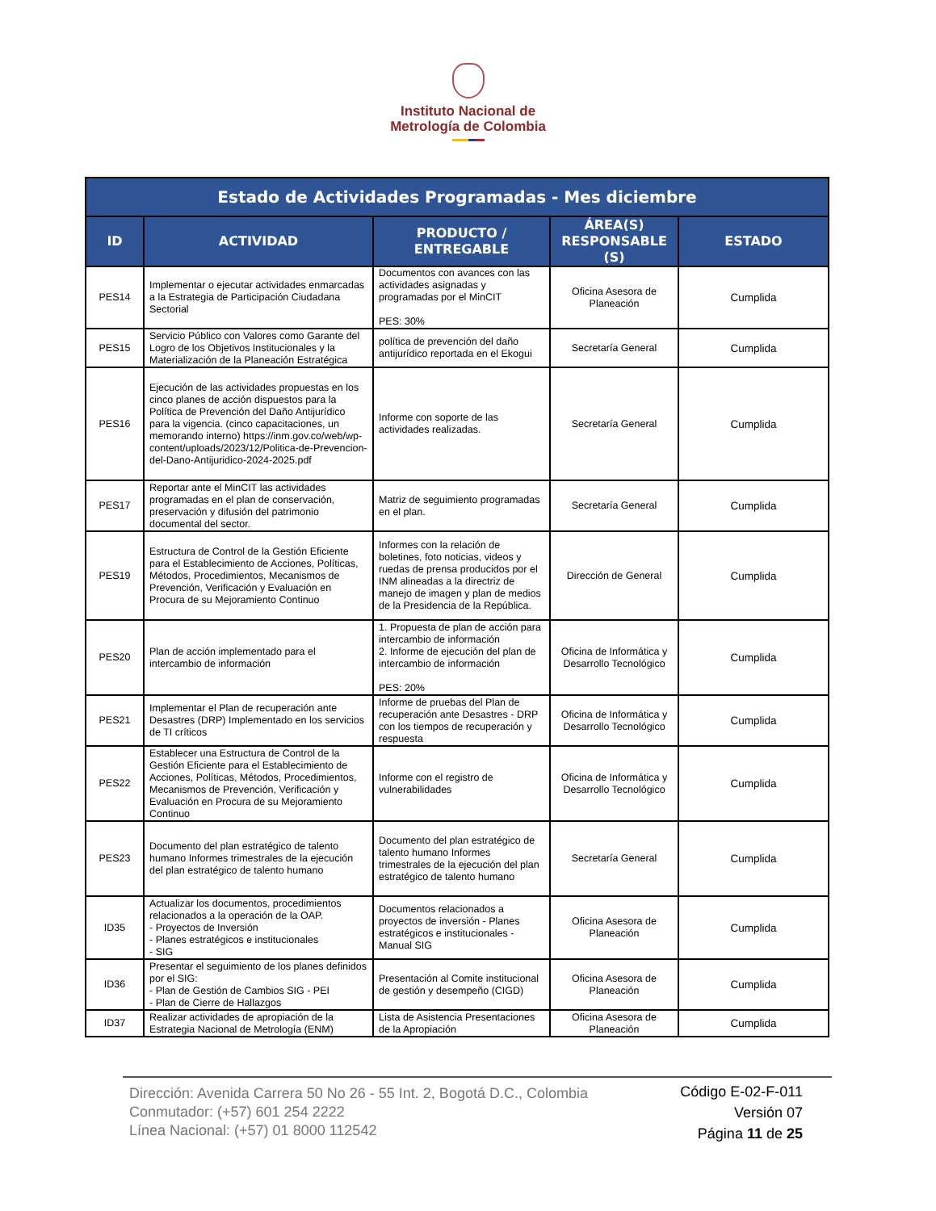Instituto Nacional de
Metrología de Colombia
| Estado de Actividades Programadas - Mes diciembre | | | | |
| --- | --- | --- | --- | --- |
| ID | ACTIVIDAD | PRODUCTO / ENTREGABLE | ÁREA(S) RESPONSABLE (S) | ESTADO |
| PES14 | Implementar o ejecutar actividades enmarcadas a la Estrategia de Participación Ciudadana Sectorial | Documentos con avances con las actividades asignadas y programadas por el MinCIT PES: 30% | Oficina Asesora de Planeación | Cumplida |
| PES15 | Servicio Público con Valores como Garante del Logro de los Objetivos Institucionales y la Materialización de la Planeación Estratégica | política de prevención del daño antijurídico reportada en el Ekogui | Secretaría General | Cumplida |
| PES16 | Ejecución de las actividades propuestas en los cinco planes de acción dispuestos para la Política de Prevención del Daño Antijurídico para la vigencia. (cinco capacitaciones, un memorando interno) https://inm.gov.co/web/wp-content/uploads/2023/12/Politica-de-Prevencion-del-Dano-Antijuridico-2024-2025.pdf | Informe con soporte de las actividades realizadas. | Secretaría General | Cumplida |
| PES17 | Reportar ante el MinCIT las actividades programadas en el plan de conservación, preservación y difusión del patrimonio documental del sector. | Matriz de seguimiento programadas en el plan. | Secretaría General | Cumplida |
| PES19 | Estructura de Control de la Gestión Eficiente para el Establecimiento de Acciones, Políticas, Métodos, Procedimientos, Mecanismos de Prevención, Verificación y Evaluación en Procura de su Mejoramiento Continuo | Informes con la relación de boletines, foto noticias, videos y ruedas de prensa producidos por el INM alineadas a la directriz de manejo de imagen y plan de medios de la Presidencia de la República. | Dirección de General | Cumplida |
| PES20 | Plan de acción implementado para el intercambio de información | 1. Propuesta de plan de acción para intercambio de información 2. Informe de ejecución del plan de intercambio de información PES: 20% | Oficina de Informática y Desarrollo Tecnológico | Cumplida |
| PES21 | Implementar el Plan de recuperación ante Desastres (DRP) Implementado en los servicios de TI críticos | Informe de pruebas del Plan de recuperación ante Desastres - DRP con los tiempos de recuperación y respuesta | Oficina de Informática y Desarrollo Tecnológico | Cumplida |
| PES22 | Establecer una Estructura de Control de la Gestión Eficiente para el Establecimiento de Acciones, Políticas, Métodos, Procedimientos, Mecanismos de Prevención, Verificación y Evaluación en Procura de su Mejoramiento Continuo | Informe con el registro de vulnerabilidades | Oficina de Informática y Desarrollo Tecnológico | Cumplida |
| PES23 | Documento del plan estratégico de talento humano Informes trimestrales de la ejecución del plan estratégico de talento humano | Documento del plan estratégico de talento humano Informes trimestrales de la ejecución del plan estratégico de talento humano | Secretaría General | Cumplida |
| ID35 | Actualizar los documentos, procedimientos relacionados a la operación de la OAP. - Proyectos de Inversión - Planes estratégicos e institucionales - SIG | Documentos relacionados a proyectos de inversión - Planes estratégicos e institucionales - Manual SIG | Oficina Asesora de Planeación | Cumplida |
| ID36 | Presentar el seguimiento de los planes definidos por el SIG: - Plan de Gestión de Cambios SIG - PEI - Plan de Cierre de Hallazgos | Presentación al Comite institucional de gestión y desempeño (CIGD) | Oficina Asesora de Planeación | Cumplida |
| ID37 | Realizar actividades de apropiación de la Estrategia Nacional de Metrología (ENM) | Lista de Asistencia Presentaciones de la Apropiación | Oficina Asesora de Planeación | Cumplida |
Dirección: Avenida Carrera 50 No 26 - 55 Int. 2, Bogotá D.C., Colombia
Conmutador: (+57) 601 254 2222
Línea Nacional: (+57) 01 8000 112542
Código E-02-F-011
Versión 07
Página 11 de 25